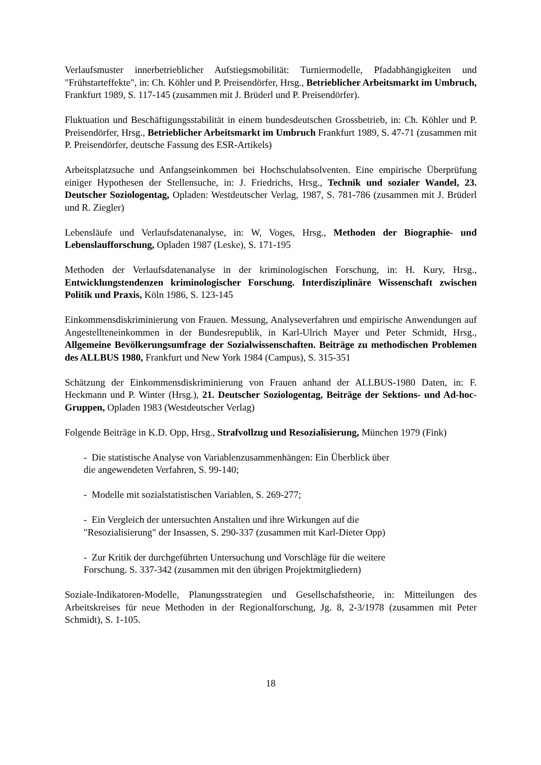Verlaufsmuster innerbetrieblicher Aufstiegsmobilität: Turniermodelle, Pfadabhängigkeiten und "Frühstarteffekte", in: Ch. Köhler und P. Preisendörfer, Hrsg., Betrieblicher Arbeitsmarkt im Umbruch, Frankfurt 1989, S. 117-145 (zusammen mit J. Brüderl und P. Preisendörfer).
Fluktuation und Beschäftigungsstabilität in einem bundesdeutschen Grossbetrieb, in: Ch. Köhler und P. Preisendörfer, Hrsg., Betrieblicher Arbeitsmarkt im Umbruch Frankfurt 1989, S. 47-71 (zusammen mit P. Preisendörfer, deutsche Fassung des ESR-Artikels)
Arbeitsplatzsuche und Anfangseinkommen bei Hochschulabsolventen. Eine empirische Überprüfung einiger Hypothesen der Stellensuche, in: J. Friedrichs, Hrsg., Technik und sozialer Wandel, 23. Deutscher Soziologentag, Opladen: Westdeutscher Verlag, 1987, S. 781-786 (zusammen mit J. Brüderl und R. Ziegler)
Lebensläufe und Verlaufsdatenanalyse, in: W, Voges, Hrsg., Methoden der Biographie- und Lebenslaufforschung, Opladen 1987 (Leske), S. 171-195
Methoden der Verlaufsdatenanalyse in der kriminologischen Forschung, in: H. Kury, Hrsg., Entwicklungstendenzen kriminologischer Forschung. Interdisziplinäre Wissenschaft zwischen Politik und Praxis, Köln 1986, S. 123-145
Einkommensdiskriminierung von Frauen. Messung, Analyseverfahren und empirische Anwendungen auf Angestellteneinkommen in der Bundesrepublik, in Karl-Ulrich Mayer und Peter Schmidt, Hrsg., Allgemeine Bevölkerungsumfrage der Sozialwissenschaften. Beiträge zu methodischen Problemen des ALLBUS 1980, Frankfurt und New York 1984 (Campus), S. 315-351
Schätzung der Einkommensdiskriminierung von Frauen anhand der ALLBUS-1980 Daten, in: F. Heckmann und P. Winter (Hrsg.), 21. Deutscher Soziologentag, Beiträge der Sektions- und Ad-hoc-Gruppen, Opladen 1983 (Westdeutscher Verlag)
Folgende Beiträge in K.D. Opp, Hrsg., Strafvollzug und Resozialisierung, München 1979 (Fink)
- Die statistische Analyse von Variablenzusammenhängen: Ein Überblick über
die angewendeten Verfahren, S. 99-140;
- Modelle mit sozialstatistischen Variablen, S. 269-277;
- Ein Vergleich der untersuchten Anstalten und ihre Wirkungen auf die
"Resozialisierung" der Insassen, S. 290-337 (zusammen mit Karl-Dieter Opp)
- Zur Kritik der durchgeführten Untersuchung und Vorschläge für die weitere
Forschung. S. 337-342 (zusammen mit den übrigen Projektmitgliedern)
Soziale-Indikatoren-Modelle, Planungsstrategien und Gesellschafstheorie, in: Mitteilungen des Arbeitskreises für neue Methoden in der Regionalforschung, Jg. 8, 2-3/1978 (zusammen mit Peter Schmidt), S. 1-105.
18